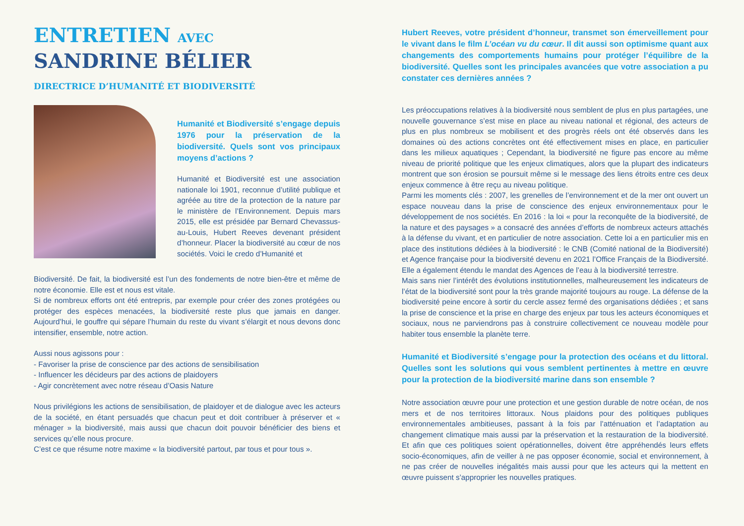ENTRETIEN AVEC
SANDRINE BÉLIER
DIRECTRICE D’HUMANITÉ ET BIODIVERSITÉ
Humanité et Biodiversité s’engage depuis 1976 pour la préservation de la biodiversité. Quels sont vos principaux moyens d’actions ?
Humanité et Biodiversité est une association nationale loi 1901, reconnue d’utilité publique et agréée au titre de la protection de la nature par le ministère de l’Environnement. Depuis mars 2015, elle est présidée par Bernard Chevassus-au-Louis, Hubert Reeves devenant président d’honneur. Placer la biodiversité au cœur de nos sociétés. Voici le credo d’Humanité et
Biodiversité. De fait, la biodiversité est l’un des fondements de notre bien-être et même de notre économie. Elle est et nous est vitale.
Si de nombreux efforts ont été entrepris, par exemple pour créer des zones protégées ou protéger des espèces menacées, la biodiversité reste plus que jamais en danger. Aujourd’hui, le gouffre qui sépare l’humain du reste du vivant s’élargit et nous devons donc intensifier, ensemble, notre action.
Aussi nous agissons pour :
- Favoriser la prise de conscience par des actions de sensibilisation
- Influencer les décideurs par des actions de plaidoyers
- Agir concrètement avec notre réseau d’Oasis Nature
Nous privilégions les actions de sensibilisation, de plaidoyer et de dialogue avec les acteurs de la société, en étant persuadés que chacun peut et doit contribuer à préserver et « ménager » la biodiversité, mais aussi que chacun doit pouvoir bénéficier des biens et services qu’elle nous procure.
C’est ce que résume notre maxime « la biodiversité partout, par tous et pour tous ».
Hubert Reeves, votre président d’honneur, transmet son émerveillement pour le vivant dans le film L’océan vu du cœur. Il dit aussi son optimisme quant aux changements des comportements humains pour protéger l’équilibre de la biodiversité. Quelles sont les principales avancées que votre association a pu constater ces dernières années ?
Les préoccupations relatives à la biodiversité nous semblent de plus en plus partagées, une nouvelle gouvernance s’est mise en place au niveau national et régional, des acteurs de plus en plus nombreux se mobilisent et des progrès réels ont été observés dans les domaines où des actions concrètes ont été effectivement mises en place, en particulier dans les milieux aquatiques ; Cependant, la biodiversité ne figure pas encore au même niveau de priorité politique que les enjeux climatiques, alors que la plupart des indicateurs montrent que son érosion se poursuit même si le message des liens étroits entre ces deux enjeux commence à être reçu au niveau politique.
Parmi les moments clés : 2007, les grenelles de l’environnement et de la mer ont ouvert un espace nouveau dans la prise de conscience des enjeux environnementaux pour le développement de nos sociétés. En 2016 : la loi « pour la reconquête de la biodiversité, de la nature et des paysages » a consacré des années d’efforts de nombreux acteurs attachés à la défense du vivant, et en particulier de notre association. Cette loi a en particulier mis en place des institutions dédiées à la biodiversité : le CNB (Comité national de la Biodiversité) et Agence française pour la biodiversité devenu en 2021 l’Office Français de la Biodiversité. Elle a également étendu le mandat des Agences de l’eau à la biodiversité terrestre.
Mais sans nier l’intérêt des évolutions institutionnelles, malheureusement les indicateurs de l’état de la biodiversité sont pour la très grande majorité toujours au rouge. La défense de la biodiversité peine encore à sortir du cercle assez fermé des organisations dédiées ; et sans la prise de conscience et la prise en charge des enjeux par tous les acteurs économiques et sociaux, nous ne parviendrons pas à construire collectivement ce nouveau modèle pour habiter tous ensemble la planète terre.
Humanité et Biodiversité s’engage pour la protection des océans et du littoral. Quelles sont les solutions qui vous semblent pertinentes à mettre en œuvre pour la protection de la biodiversité marine dans son ensemble ?
Notre association œuvre pour une protection et une gestion durable de notre océan, de nos mers et de nos territoires littoraux. Nous plaidons pour des politiques publiques environnementales ambitieuses, passant à la fois par l’atténuation et l’adaptation au changement climatique mais aussi par la préservation et la restauration de la biodiversité. Et afin que ces politiques soient opérationnelles, doivent être appréhendés leurs effets socio-économiques, afin de veiller à ne pas opposer économie, social et environnement, à ne pas créer de nouvelles inégalités mais aussi pour que les acteurs qui la mettent en œuvre puissent s’approprier les nouvelles pratiques.